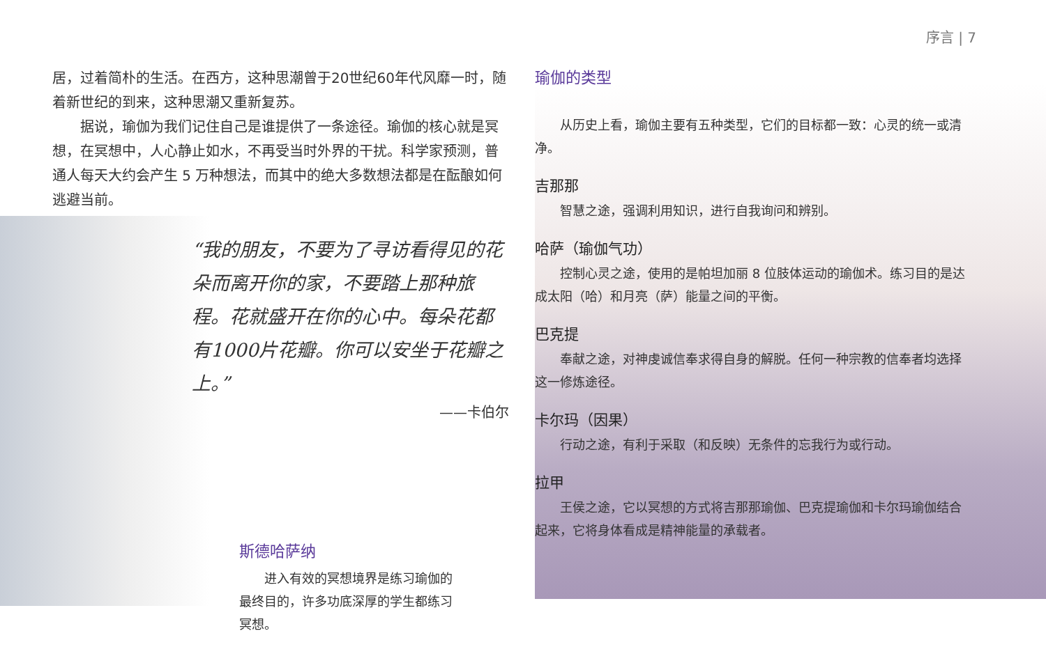序言 | 7
居，过着简朴的生活。在西方，这种思潮曾于20世纪60年代风靡一时，随着新世纪的到来，这种思潮又重新复苏。
据说，瑜伽为我们记住自己是谁提供了一条途径。瑜伽的核心就是冥想，在冥想中，人心静止如水，不再受当时外界的干扰。科学家预测，普通人每天大约会产生 5 万种想法，而其中的绝大多数想法都是在酝酿如何逃避当前。
“我的朋友，不要为了寻访看得见的花朵而离开你的家，不要踏上那种旅程。花就盛开在你的心中。每朵花都有1000片花瓣。你可以安坐于花瓣之上。”
——卡伯尔
斯德哈萨纳
进入有效的冥想境界是练习瑜伽的最终目的，许多功底深厚的学生都练习冥想。
瑜伽的类型
从历史上看，瑜伽主要有五种类型，它们的目标都一致：心灵的统一或清净。
吉那那
智慧之途，强调利用知识，进行自我询问和辨别。
哈萨（瑜伽气功）
控制心灵之途，使用的是帕坦加丽 8 位肢体运动的瑜伽术。练习目的是达成太阳（哈）和月亮（萨）能量之间的平衡。
巴克提
奉献之途，对神虔诚信奉求得自身的解脱。任何一种宗教的信奉者均选择这一修炼途径。
卡尔玛（因果）
行动之途，有利于采取（和反映）无条件的忘我行为或行动。
拉甲
王侯之途，它以冥想的方式将吉那那瑜伽、巴克提瑜伽和卡尔玛瑜伽结合起来，它将身体看成是精神能量的承载者。